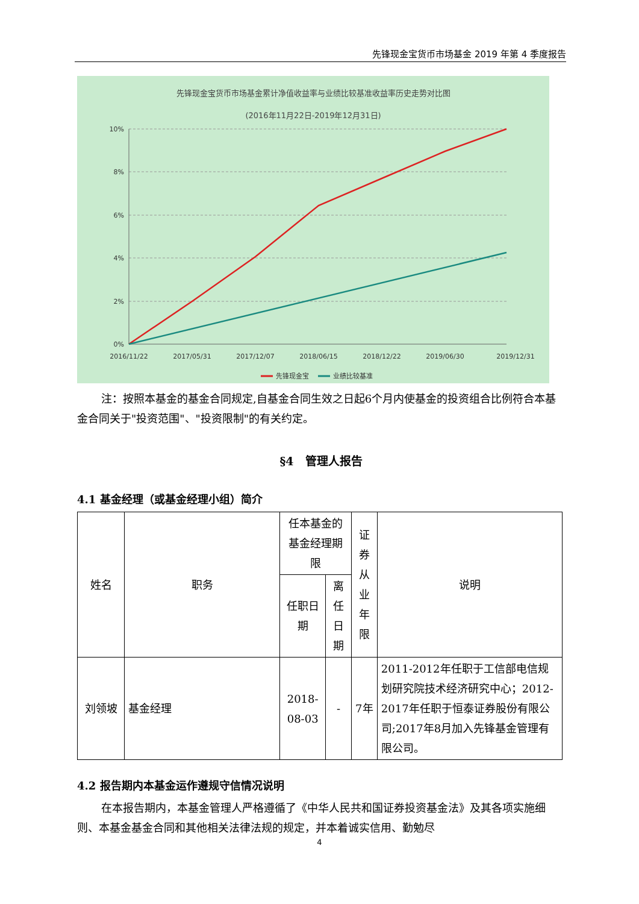先锋现金宝货币市场基金 2019 年第 4 季度报告
先锋现金宝货币市场基金累计净值收益率与业绩比较基准收益率历史走势对比图
(2016年11月22日-2019年12月31日)
10%
8%
6%
4%
2%
0%
2016/11/22
2017/05/31
2017/12/07
2018/06/15
2018/12/22
2019/06/30
2019/12/31
先锋现金宝
业绩比较基准
注：按照本基金的基金合同规定,自基金合同生效之日起6个月内使基金的投资组合比例符合本基金合同关于"投资范围"、"投资限制"的有关约定。
§4　管理人报告
4.1 基金经理（或基金经理小组）简介
| 姓名 | 职务 | 任本基金的基金经理期限 | | 证券从业年限 | 说明 |
| | | 任职日期 | 离任日期 | | |
| 刘领坡 | 基金经理 | 2018-08-03 | - | 7年 | 2011-2012年任职于工信部电信规划研究院技术经济研究中心；2012-2017年任职于恒泰证券股份有限公司;2017年8月加入先锋基金管理有限公司。 |
4.2 报告期内本基金运作遵规守信情况说明
在本报告期内，本基金管理人严格遵循了《中华人民共和国证券投资基金法》及其各项实施细则、本基金基金合同和其他相关法律法规的规定，并本着诚实信用、勤勉尽
4